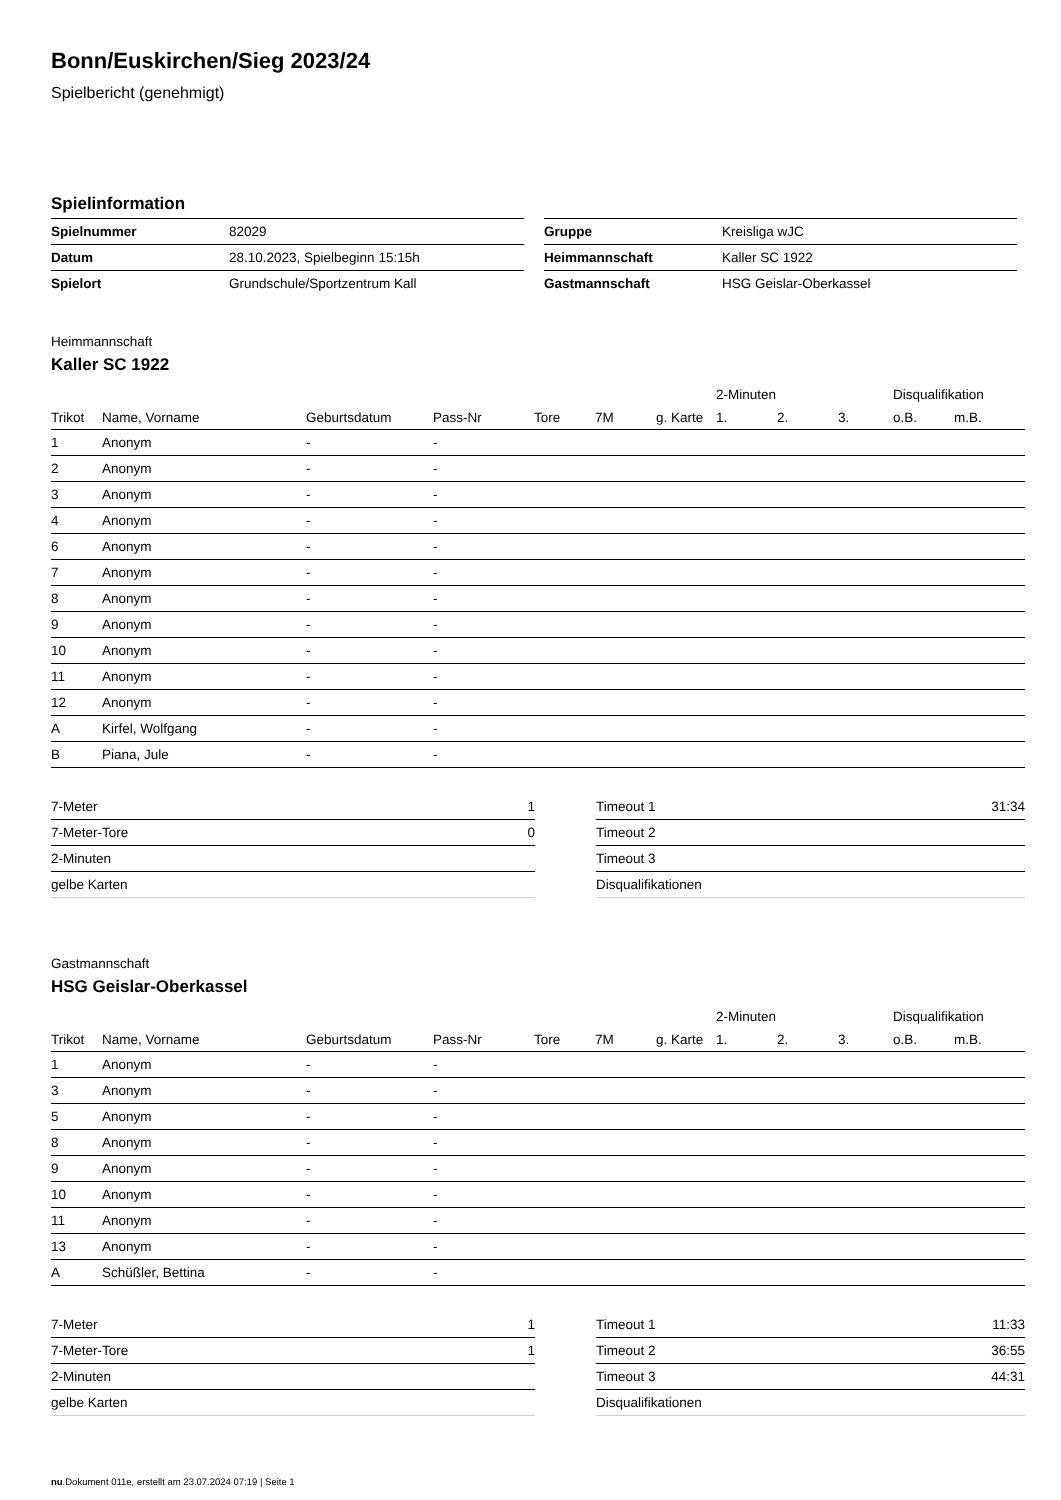Bonn/Euskirchen/Sieg 2023/24
Spielbericht (genehmigt)
Spielinformation
| Spielnummer | 82029 |
| Datum | 28.10.2023, Spielbeginn 15:15h |
| Spielort | Grundschule/Sportzentrum Kall |
| Gruppe | Kreisliga wJC |
| Heimmannschaft | Kaller SC 1922 |
| Gastmannschaft | HSG Geislar-Oberkassel |
Heimmannschaft
Kaller SC 1922
| | | | | | | | 2-Minuten | | | Disqualifikation | |
| --- | --- | --- | --- | --- | --- | --- | --- | --- | --- | --- | --- |
| Trikot | Name, Vorname | Geburtsdatum | Pass-Nr | Tore | 7M | g. Karte | 1. | 2. | 3. | o.B. | m.B. |
| 1 | Anonym | - | - | | | | | | | | |
| 2 | Anonym | - | - | | | | | | | | |
| 3 | Anonym | - | - | | | | | | | | |
| 4 | Anonym | - | - | | | | | | | | |
| 6 | Anonym | - | - | | | | | | | | |
| 7 | Anonym | - | - | | | | | | | | |
| 8 | Anonym | - | - | | | | | | | | |
| 9 | Anonym | - | - | | | | | | | | |
| 10 | Anonym | - | - | | | | | | | | |
| 11 | Anonym | - | - | | | | | | | | |
| 12 | Anonym | - | - | | | | | | | | |
| A | Kirfel, Wolfgang | - | - | | | | | | | | |
| B | Piana, Jule | - | - | | | | | | | | |
| 7-Meter | 1 |
| 7-Meter-Tore | 0 |
| 2-Minuten | |
| gelbe Karten | |
| Timeout 1 | 31:34 |
| Timeout 2 | |
| Timeout 3 | |
| Disqualifikationen | |
Gastmannschaft
HSG Geislar-Oberkassel
| | | | | | | | 2-Minuten | | | Disqualifikation | |
| --- | --- | --- | --- | --- | --- | --- | --- | --- | --- | --- | --- |
| Trikot | Name, Vorname | Geburtsdatum | Pass-Nr | Tore | 7M | g. Karte | 1. | 2. | 3. | o.B. | m.B. |
| 1 | Anonym | - | - | | | | | | | | |
| 3 | Anonym | - | - | | | | | | | | |
| 5 | Anonym | - | - | | | | | | | | |
| 8 | Anonym | - | - | | | | | | | | |
| 9 | Anonym | - | - | | | | | | | | |
| 10 | Anonym | - | - | | | | | | | | |
| 11 | Anonym | - | - | | | | | | | | |
| 13 | Anonym | - | - | | | | | | | | |
| A | Schüßler, Bettina | - | - | | | | | | | | |
| 7-Meter | 1 |
| 7-Meter-Tore | 1 |
| 2-Minuten | |
| gelbe Karten | |
| Timeout 1 | 11:33 |
| Timeout 2 | 36:55 |
| Timeout 3 | 44:31 |
| Disqualifikationen | |
nu.Dokument 011e, erstellt am 23.07.2024 07:19 | Seite 1